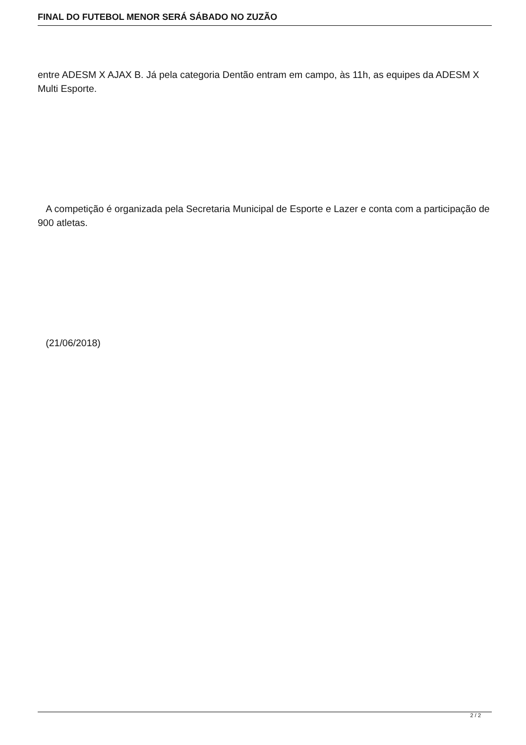FINAL DO FUTEBOL MENOR SERÁ SÁBADO NO ZUZÃO
entre ADESM X AJAX B. Já pela categoria Dentão entram em campo, às 11h, as equipes da ADESM X Multi Esporte.
A competição é organizada pela Secretaria Municipal de Esporte e Lazer e conta com a participação de 900 atletas.
(21/06/2018)
2 / 2